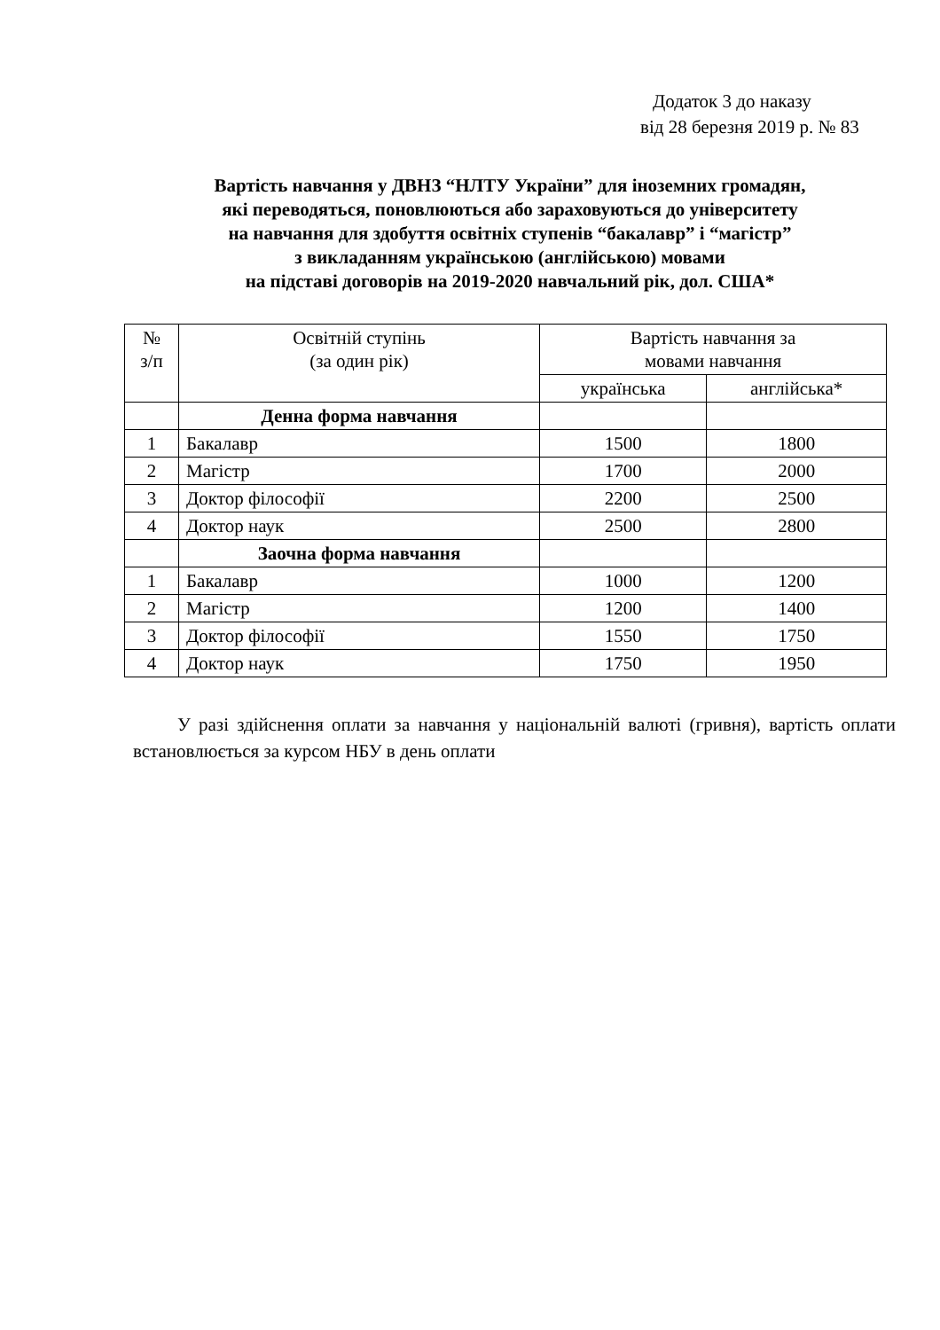Додаток 3 до наказу
від 28 березня 2019 р. № 83
Вартість навчання у ДВНЗ “НЛТУ України” для іноземних громадян,
які переводяться, поновлюються або зараховуються до університету
на навчання для здобуття освітніх ступенів “бакалавр” і “магістр”
з викладанням українською (англійською) мовами
на підставі договорів на 2019-2020 навчальний рік, дол. США*
| № з/п | Освітній ступінь (за один рік) | Вартість навчання за мовами навчання | |
| --- | --- | --- | --- |
| | | українська | англійська* |
| | Денна форма навчання | | |
| 1 | Бакалавр | 1500 | 1800 |
| 2 | Магістр | 1700 | 2000 |
| 3 | Доктор філософії | 2200 | 2500 |
| 4 | Доктор наук | 2500 | 2800 |
| | Заочна форма навчання | | |
| 1 | Бакалавр | 1000 | 1200 |
| 2 | Магістр | 1200 | 1400 |
| 3 | Доктор філософії | 1550 | 1750 |
| 4 | Доктор наук | 1750 | 1950 |
У разі здійснення оплати за навчання у національній валюті (гривня), вартість оплати встановлюється за курсом НБУ в день оплати